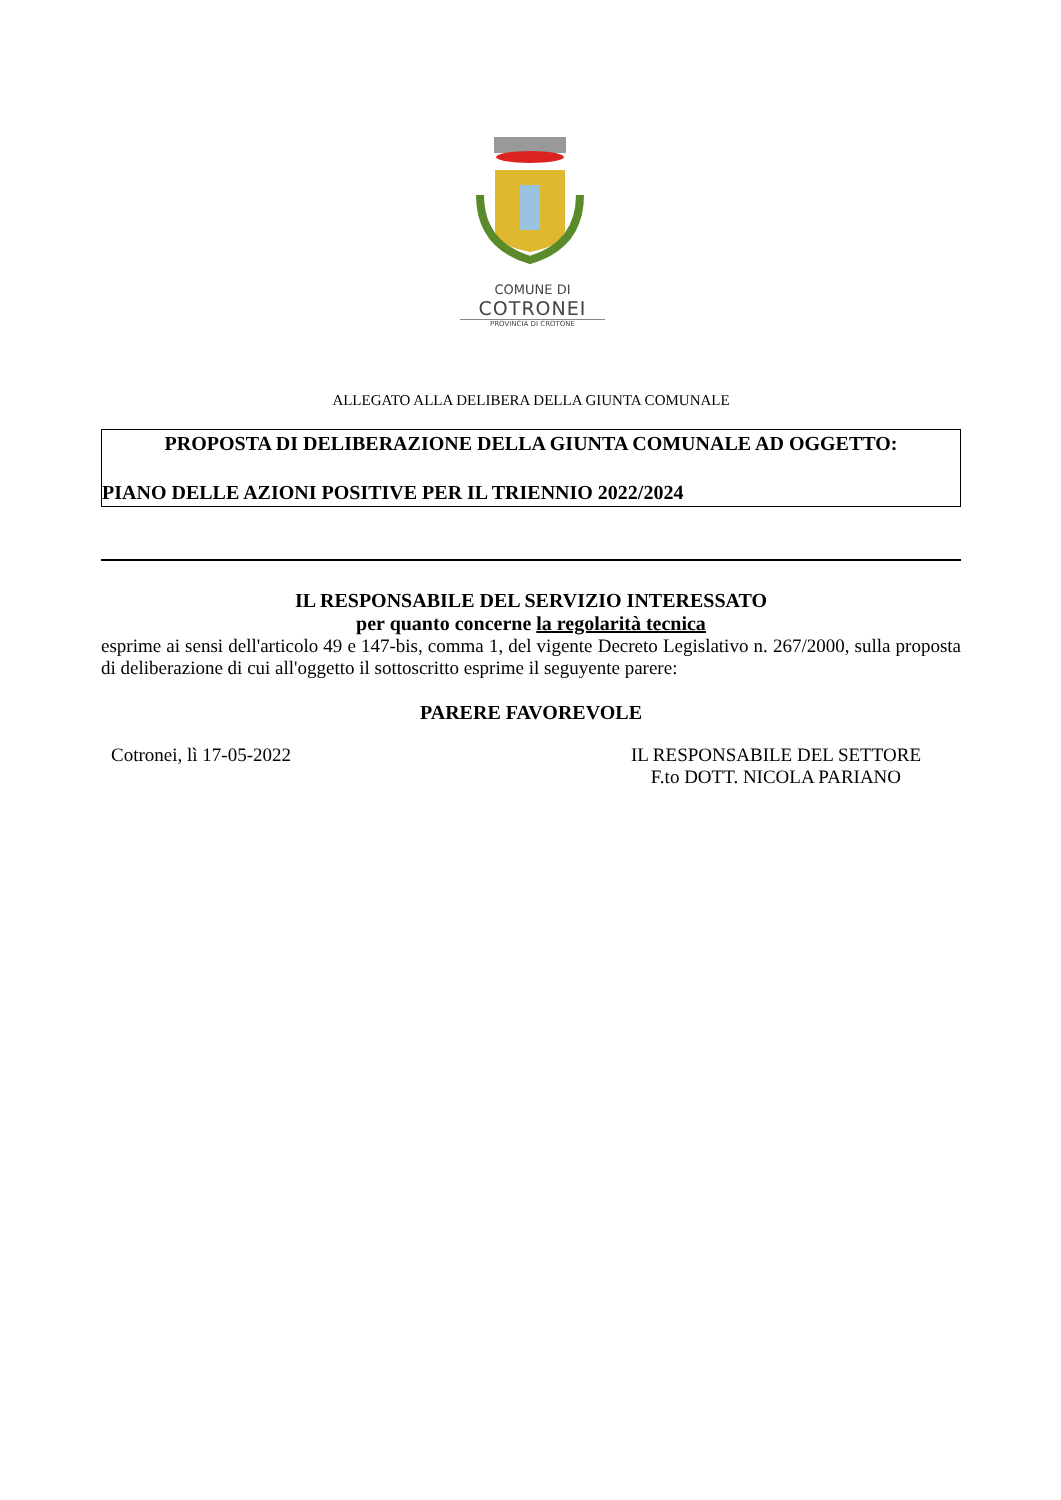COMUNE DI
COTRONEI
PROVINCIA DI CROTONE
ALLEGATO ALLA DELIBERA DELLA GIUNTA COMUNALE
PROPOSTA DI DELIBERAZIONE DELLA GIUNTA COMUNALE AD OGGETTO:
PIANO DELLE AZIONI POSITIVE PER IL TRIENNIO 2022/2024
IL RESPONSABILE DEL SERVIZIO INTERESSATO
per quanto concerne la regolarità tecnica
esprime ai sensi dell'articolo 49 e 147-bis, comma 1, del vigente Decreto Legislativo n. 267/2000, sulla proposta di deliberazione di cui all'oggetto il sottoscritto esprime il seguyente parere:
PARERE FAVOREVOLE
Cotronei, lì 17-05-2022 IL RESPONSABILE DEL SETTORE
F.to DOTT. NICOLA PARIANO